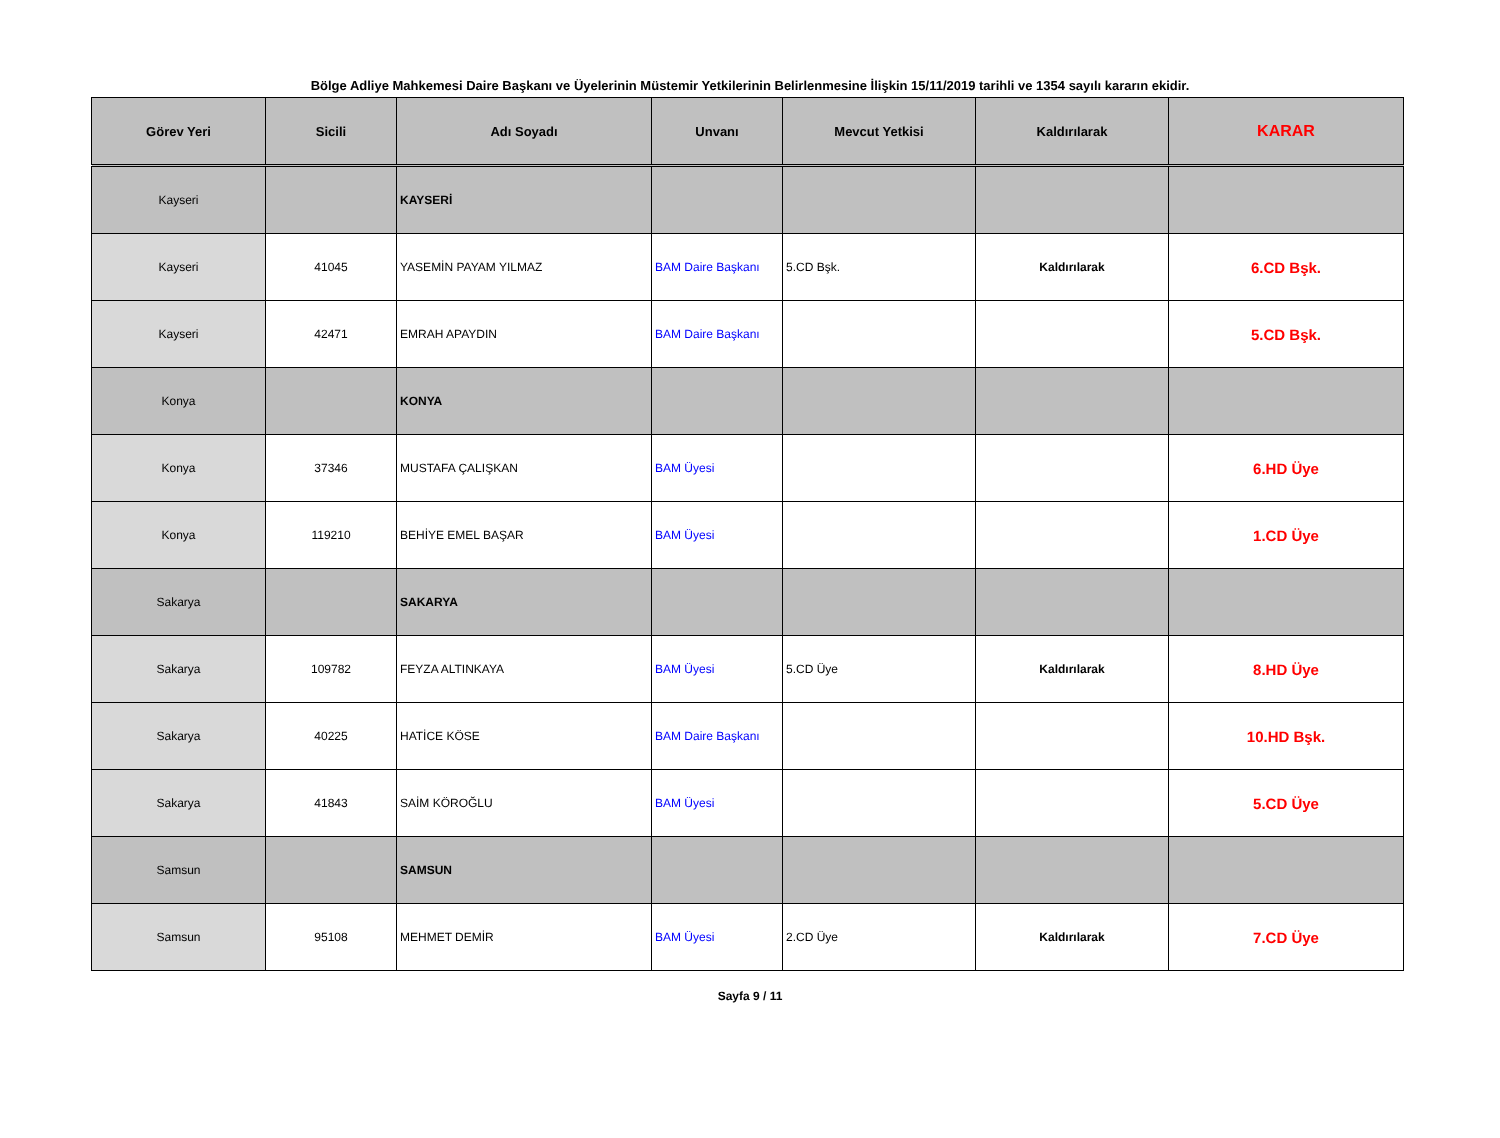Bölge Adliye Mahkemesi Daire Başkanı ve Üyelerinin Müstemir Yetkilerinin Belirlenmesine İlişkin 15/11/2019 tarihli ve 1354 sayılı kararın ekidir.
| Görev Yeri | Sicili | Adı Soyadı | Unvanı | Mevcut Yetkisi | Kaldırılarak | KARAR |
| --- | --- | --- | --- | --- | --- | --- |
| Kayseri | | KAYSERİ | | | | |
| Kayseri | 41045 | YASEMİN PAYAM YILMAZ | BAM Daire Başkanı | 5.CD Bşk. | Kaldırılarak | 6.CD Bşk. |
| Kayseri | 42471 | EMRAH APAYDIN | BAM Daire Başkanı | | | 5.CD Bşk. |
| Konya | | KONYA | | | | |
| Konya | 37346 | MUSTAFA ÇALIŞKAN | BAM Üyesi | | | 6.HD Üye |
| Konya | 119210 | BEHİYE EMEL BAŞAR | BAM Üyesi | | | 1.CD Üye |
| Sakarya | | SAKARYA | | | | |
| Sakarya | 109782 | FEYZA ALTINKAYA | BAM Üyesi | 5.CD Üye | Kaldırılarak | 8.HD Üye |
| Sakarya | 40225 | HATİCE KÖSE | BAM Daire Başkanı | | | 10.HD Bşk. |
| Sakarya | 41843 | SAİM KÖROĞLU | BAM Üyesi | | | 5.CD Üye |
| Samsun | | SAMSUN | | | | |
| Samsun | 95108 | MEHMET DEMİR | BAM Üyesi | 2.CD Üye | Kaldırılarak | 7.CD Üye |
Sayfa 9 / 11